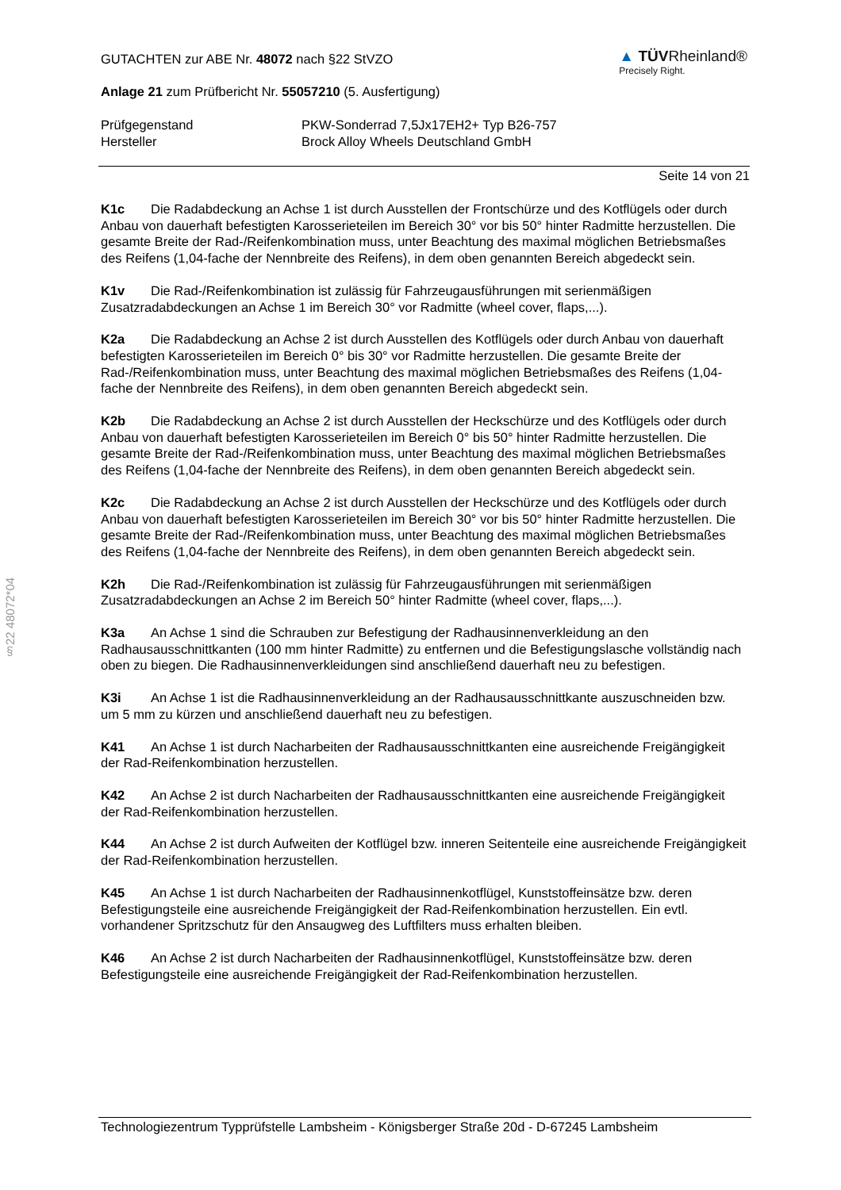§22 48072*04
GUTACHTEN zur ABE Nr. 48072 nach §22 StVZO
Anlage 21 zum Prüfbericht Nr. 55057210 (5. Ausfertigung)
▲ TÜVRheinland®
Precisely Right.
Prüfgegenstand
Hersteller
PKW-Sonderrad 7,5Jx17EH2+ Typ B26-757
Brock Alloy Wheels Deutschland GmbH
Seite 14 von 21
K1c Die Radabdeckung an Achse 1 ist durch Ausstellen der Frontschürze und des Kotflügels oder durch Anbau von dauerhaft befestigten Karosserieteilen im Bereich 30° vor bis 50° hinter Radmitte herzustellen. Die gesamte Breite der Rad-/Reifenkombination muss, unter Beachtung des maximal möglichen Betriebsmaßes des Reifens (1,04-fache der Nennbreite des Reifens), in dem oben genannten Bereich abgedeckt sein.
K1v Die Rad-/Reifenkombination ist zulässig für Fahrzeugausführungen mit serienmäßigen Zusatzradabdeckungen an Achse 1 im Bereich 30° vor Radmitte (wheel cover, flaps,...).
K2a Die Radabdeckung an Achse 2 ist durch Ausstellen des Kotflügels oder durch Anbau von dauerhaft befestigten Karosserieteilen im Bereich 0° bis 30° vor Radmitte herzustellen. Die gesamte Breite der Rad-/Reifenkombination muss, unter Beachtung des maximal möglichen Betriebsmaßes des Reifens (1,04-fache der Nennbreite des Reifens), in dem oben genannten Bereich abgedeckt sein.
K2b Die Radabdeckung an Achse 2 ist durch Ausstellen der Heckschürze und des Kotflügels oder durch Anbau von dauerhaft befestigten Karosserieteilen im Bereich 0° bis 50° hinter Radmitte herzustellen. Die gesamte Breite der Rad-/Reifenkombination muss, unter Beachtung des maximal möglichen Betriebsmaßes des Reifens (1,04-fache der Nennbreite des Reifens), in dem oben genannten Bereich abgedeckt sein.
K2c Die Radabdeckung an Achse 2 ist durch Ausstellen der Heckschürze und des Kotflügels oder durch Anbau von dauerhaft befestigten Karosserieteilen im Bereich 30° vor bis 50° hinter Radmitte herzustellen. Die gesamte Breite der Rad-/Reifenkombination muss, unter Beachtung des maximal möglichen Betriebsmaßes des Reifens (1,04-fache der Nennbreite des Reifens), in dem oben genannten Bereich abgedeckt sein.
K2h Die Rad-/Reifenkombination ist zulässig für Fahrzeugausführungen mit serienmäßigen Zusatzradabdeckungen an Achse 2 im Bereich 50° hinter Radmitte (wheel cover, flaps,...).
K3a An Achse 1 sind die Schrauben zur Befestigung der Radhausinnenverkleidung an den Radhausausschnittkanten (100 mm hinter Radmitte) zu entfernen und die Befestigungslasche vollständig nach oben zu biegen. Die Radhausinnenverkleidungen sind anschließend dauerhaft neu zu befestigen.
K3i An Achse 1 ist die Radhausinnenverkleidung an der Radhausausschnittkante auszuschneiden bzw. um 5 mm zu kürzen und anschließend dauerhaft neu zu befestigen.
K41 An Achse 1 ist durch Nacharbeiten der Radhausausschnittkanten eine ausreichende Freigängigkeit der Rad-Reifenkombination herzustellen.
K42 An Achse 2 ist durch Nacharbeiten der Radhausausschnittkanten eine ausreichende Freigängigkeit der Rad-Reifenkombination herzustellen.
K44 An Achse 2 ist durch Aufweiten der Kotflügel bzw. inneren Seitenteile eine ausreichende Freigängigkeit der Rad-Reifenkombination herzustellen.
K45 An Achse 1 ist durch Nacharbeiten der Radhausinnenkotflügel, Kunststoffeinsätze bzw. deren Befestigungsteile eine ausreichende Freigängigkeit der Rad-Reifenkombination herzustellen. Ein evtl. vorhandener Spritzschutz für den Ansaugweg des Luftfilters muss erhalten bleiben.
K46 An Achse 2 ist durch Nacharbeiten der Radhausinnenkotflügel, Kunststoffeinsätze bzw. deren Befestigungsteile eine ausreichende Freigängigkeit der Rad-Reifenkombination herzustellen.
Technologiezentrum Typprüfstelle Lambsheim - Königsberger Straße 20d - D-67245 Lambsheim